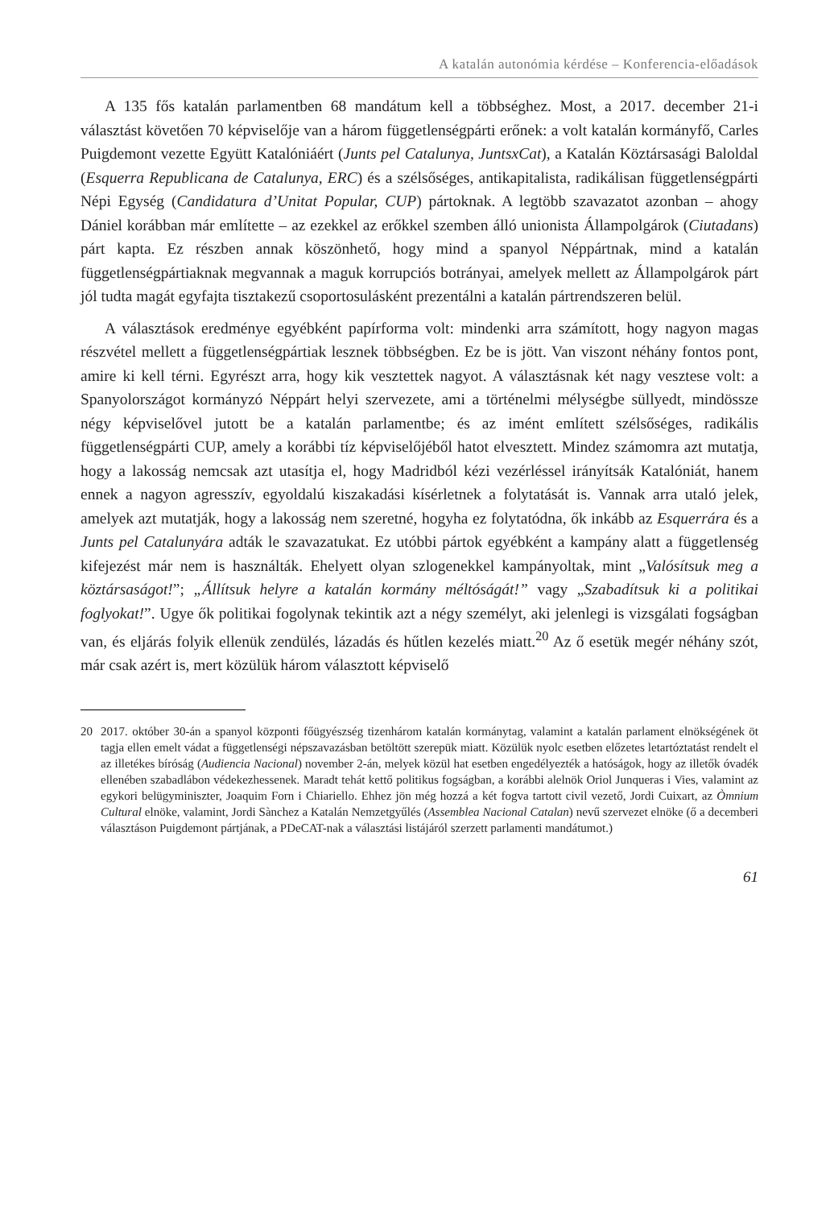A katalán autonómia kérdése – Konferencia-előadások
A 135 fős katalán parlamentben 68 mandátum kell a többséghez. Most, a 2017. december 21-i választást követően 70 képviselője van a három függetlenségpárti erőnek: a volt katalán kormányfő, Carles Puigdemont vezette Együtt Katalóniáért (Junts pel Catalunya, JuntsxCat), a Katalán Köztársasági Baloldal (Esquerra Republicana de Catalunya, ERC) és a szélsőséges, antikapitalista, radikálisan függetlenségpárti Népi Egység (Candidatura d’Unitat Popular, CUP) pártoknak. A legtöbb szavazatot azonban – ahogy Dániel korábban már említette – az ezekkel az erőkkel szemben álló unionista Állampolgárok (Ciutadans) párt kapta. Ez részben annak köszönhető, hogy mind a spanyol Néppártnak, mind a katalán függetlenségpártiaknak megvannak a maguk korrupciós botrányai, amelyek mellett az Állampolgárok párt jól tudta magát egyfajta tisztakezű csoportosulásként prezentálni a katalán pártrendszeren belül.
A választások eredménye egyébként papírforma volt: mindenki arra számított, hogy nagyon magas részvétel mellett a függetlenségpártiak lesznek többségben. Ez be is jött. Van viszont néhány fontos pont, amire ki kell térni. Egyrészt arra, hogy kik vesztettek nagyot. A választásnak két nagy vesztese volt: a Spanyolországot kormányzó Néppárt helyi szervezete, ami a történelmi mélységbe süllyedt, mindössze négy képviselővel jutott be a katalán parlamentbe; és az imént említett szélsőséges, radikális függetlenségpárti CUP, amely a korábbi tíz képviselőjéből hatot elvesztett. Mindez számomra azt mutatja, hogy a lakosság nemcsak azt utasítja el, hogy Madridból kézi vezérléssel irányítsák Katalóniát, hanem ennek a nagyon agresszív, egyoldalú kiszakadási kísérletnek a folytatását is. Vannak arra utaló jelek, amelyek azt mutatják, hogy a lakosság nem szeretné, hogyha ez folytatódna, ők inkább az Esquerrára és a Junts pel Catalunyára adták le szavazatukat. Ez utóbbi pártok egyébként a kampány alatt a függetlenség kifejezést már nem is használták. Ehelyett olyan szlogenekkel kampányoltak, mint „Valósítsuk meg a köztársaságot!”; „Állítsuk helyre a katalán kormány méltóságát!” vagy „Szabadítsuk ki a politikai foglyokat!”. Ugye ők politikai fogolynak tekintik azt a négy személyt, aki jelenlegi is vizsgálati fogságban van, és eljárás folyik ellenük zendülés, lázadás és hűtlen kezelés miatt.<sup>20</sup> Az ő esetük megér néhány szót, már csak azért is, mert közülük három választott képviselő
20 2017. október 30-án a spanyol központi főügyészség tizenhárom katalán kormánytag, valamint a katalán parlament elnökségének öt tagja ellen emelt vádat a függetlenségi népszavazásban betöltött szerepük miatt. Közülük nyolc esetben előzetes letartóztatást rendelt el az illetékes bíróság (Audiencia Nacional) november 2-án, melyek közül hat esetben engedélyezték a hatóságok, hogy az illetők óvadék ellenében szabadlábon védekezhessenek. Maradt tehát kettő politikus fogságban, a korábbi alelnök Oriol Junqueras i Vies, valamint az egykori belügyminiszter, Joaquim Forn i Chiariello. Ehhez jön még hozzá a két fogva tartott civil vezető, Jordi Cuixart, az Òmnium Cultural elnöke, valamint, Jordi Sànchez a Katalán Nemzetgyűlés (Assemblea Nacional Catalan) nevű szervezet elnöke (ő a decemberi választáson Puigdemont pártjának, a PDeCAT-nak a választási listájáról szerzett parlamenti mandátumot.)
61